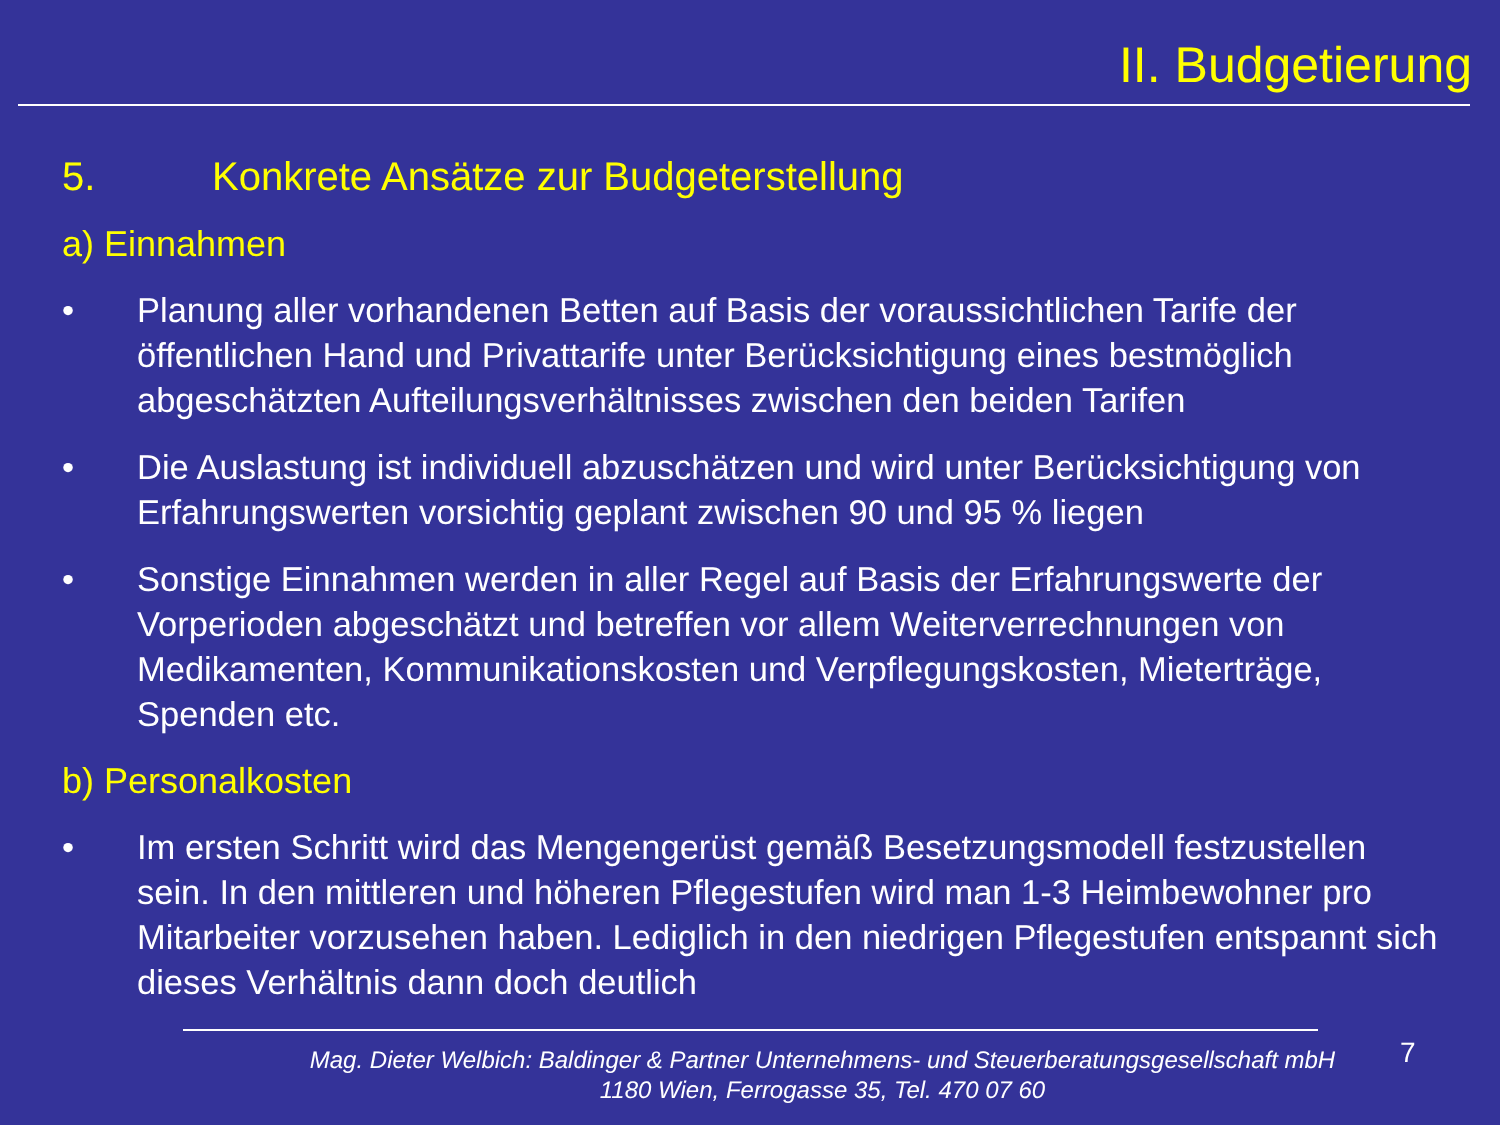II. Budgetierung
5. Konkrete Ansätze zur Budgeterstellung
a) Einnahmen
• Planung aller vorhandenen Betten auf Basis der voraussichtlichen Tarife der öffentlichen Hand und Privattarife unter Berücksichtigung eines bestmöglich abgeschätzten Aufteilungsverhältnisses zwischen den beiden Tarifen
• Die Auslastung ist individuell abzuschätzen und wird unter Berücksichtigung von Erfahrungswerten vorsichtig geplant zwischen 90 und 95 % liegen
• Sonstige Einnahmen werden in aller Regel auf Basis der Erfahrungswerte der Vorperioden abgeschätzt und betreffen vor allem Weiterverrechnungen von Medikamenten, Kommunikationskosten und Verpflegungskosten, Mieterträge, Spenden etc.
b) Personalkosten
• Im ersten Schritt wird das Mengengerüst gemäß Besetzungsmodell festzustellen sein. In den mittleren und höheren Pflegestufen wird man 1-3 Heimbewohner pro Mitarbeiter vorzusehen haben. Lediglich in den niedrigen Pflegestufen entspannt sich dieses Verhältnis dann doch deutlich
Mag. Dieter Welbich: Baldinger & Partner Unternehmens- und Steuerberatungsgesellschaft mbH
1180 Wien, Ferrogasse 35, Tel. 470 07 60
7